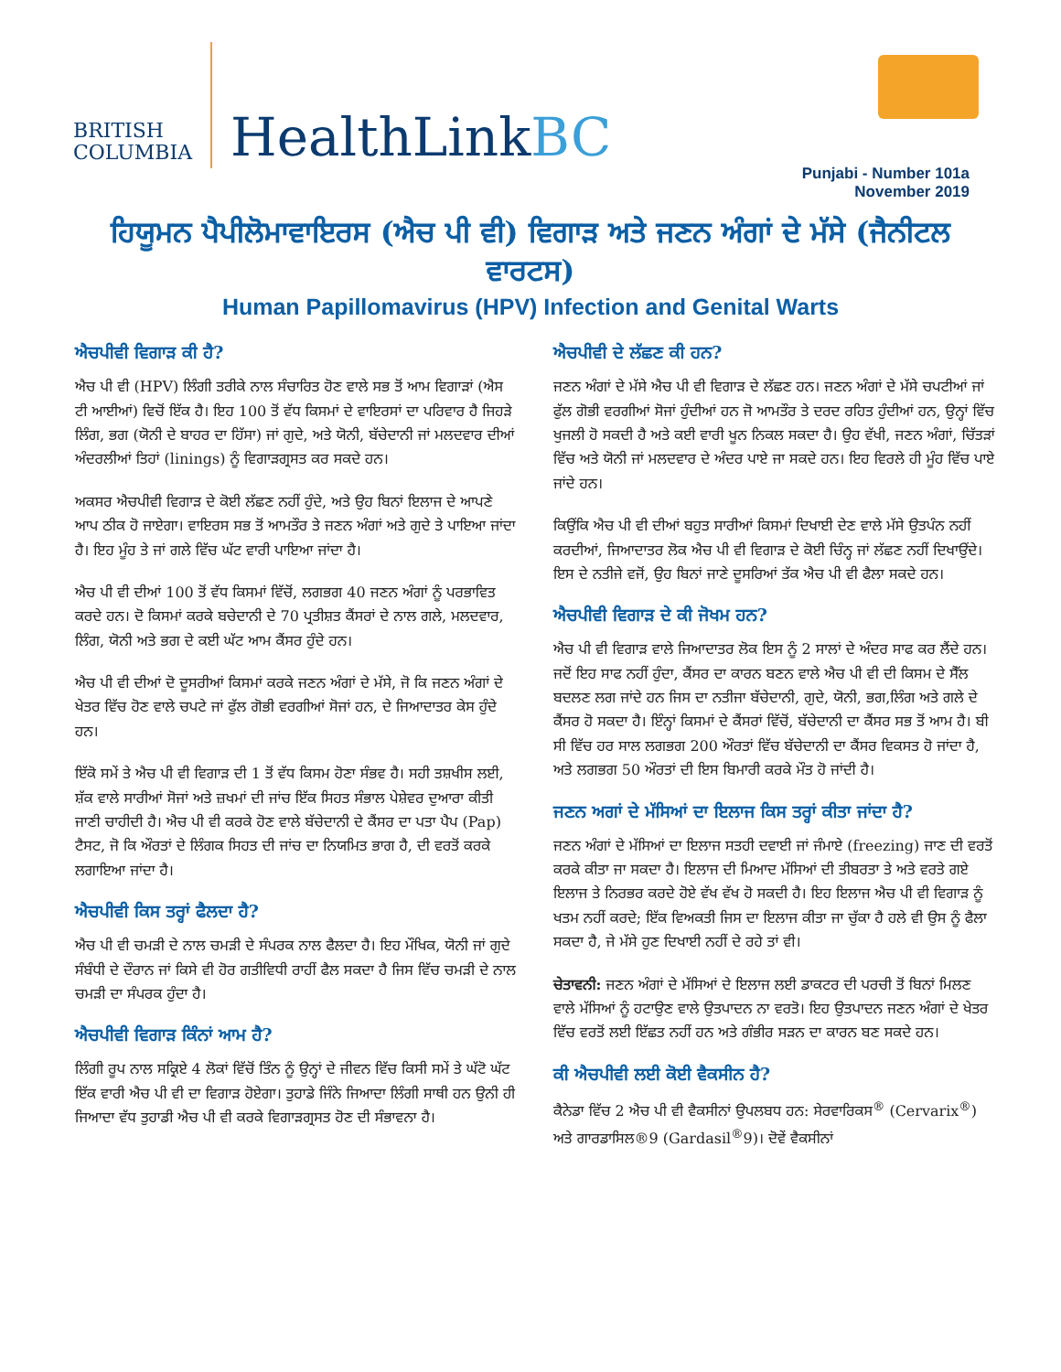BRITISH
COLUMBIA
HealthLinkBC
Punjabi - Number 101a
November 2019
ਹਿਯੂਮਨ ਪੈਪੀਲੋਮਾਵਾਇਰਸ (ਐਚ ਪੀ ਵੀ) ਵਿਗਾੜ ਅਤੇ ਜਣਨ ਅੰਗਾਂ ਦੇ ਮੱਸੇ (ਜੈਨੀਟਲ ਵਾਰਟਸ)
Human Papillomavirus (HPV) Infection and Genital Warts
ਐਚਪੀਵੀ ਵਿਗਾੜ ਕੀ ਹੈ?
ਐਚ ਪੀ ਵੀ (HPV) ਲਿੰਗੀ ਤਰੀਕੇ ਨਾਲ ਸੰਚਾਰਿਤ ਹੋਣ ਵਾਲੇ ਸਭ ਤੋਂ ਆਮ ਵਿਗਾੜਾਂ (ਐਸ ਟੀ ਆਈਆਂ) ਵਿਚੋਂ ਇੱਕ ਹੈ। ਇਹ 100 ਤੋਂ ਵੱਧ ਕਿਸਮਾਂ ਦੇ ਵਾਇਰਸਾਂ ਦਾ ਪਰਿਵਾਰ ਹੈ ਜਿਹੜੇ ਲਿੰਗ, ਭਗ (ਯੋਨੀ ਦੇ ਬਾਹਰ ਦਾ ਹਿੱਸਾ) ਜਾਂ ਗੁਦੇ, ਅਤੇ ਯੋਨੀ, ਬੱਚੇਦਾਨੀ ਜਾਂ ਮਲਦਵਾਰ ਦੀਆਂ ਅੰਦਰਲੀਆਂ ਤਿਹਾਂ (linings) ਨੂੰ ਵਿਗਾੜਗ੍ਰਸਤ ਕਰ ਸਕਦੇ ਹਨ।
ਅਕਸਰ ਐਚਪੀਵੀ ਵਿਗਾੜ ਦੇ ਕੋਈ ਲੱਛਣ ਨਹੀਂ ਹੁੰਦੇ, ਅਤੇ ਉਹ ਬਿਨਾਂ ਇਲਾਜ ਦੇ ਆਪਣੇ ਆਪ ਠੀਕ ਹੋ ਜਾਏਗਾ। ਵਾਇਰਸ ਸਭ ਤੋਂ ਆਮਤੌਰ ਤੇ ਜਣਨ ਅੰਗਾਂ ਅਤੇ ਗੁਦੇ ਤੇ ਪਾਇਆ ਜਾਂਦਾ ਹੈ। ਇਹ ਮੂੰਹ ਤੇ ਜਾਂ ਗਲੇ ਵਿੱਚ ਘੱਟ ਵਾਰੀ ਪਾਇਆ ਜਾਂਦਾ ਹੈ।
ਐਚ ਪੀ ਵੀ ਦੀਆਂ 100 ਤੋਂ ਵੱਧ ਕਿਸਮਾਂ ਵਿੱਚੋਂ, ਲਗਭਗ 40 ਜਣਨ ਅੰਗਾਂ ਨੂੰ ਪਰਭਾਵਿਤ ਕਰਦੇ ਹਨ। ਦੋ ਕਿਸਮਾਂ ਕਰਕੇ ਬਚੇਦਾਨੀ ਦੇ 70 ਪ੍ਰਤੀਸ਼ਤ ਕੈਂਸਰਾਂ ਦੇ ਨਾਲ ਗਲੇ, ਮਲਦਵਾਰ, ਲਿੰਗ, ਯੋਨੀ ਅਤੇ ਭਗ ਦੇ ਕਈ ਘੱਟ ਆਮ ਕੈਂਸਰ ਹੁੰਦੇ ਹਨ।
ਐਚ ਪੀ ਵੀ ਦੀਆਂ ਦੋ ਦੂਸਰੀਆਂ ਕਿਸਮਾਂ ਕਰਕੇ ਜਣਨ ਅੰਗਾਂ ਦੇ ਮੱਸੇ, ਜੋ ਕਿ ਜਣਨ ਅੰਗਾਂ ਦੇ ਖੇਤਰ ਵਿੱਚ ਹੋਣ ਵਾਲੇ ਚਪਟੇ ਜਾਂ ਫੁੱਲ ਗੋਭੀ ਵਰਗੀਆਂ ਸੋਜਾਂ ਹਨ, ਦੇ ਜਿਆਦਾਤਰ ਕੇਸ ਹੁੰਦੇ ਹਨ।
ਇੱਕੋ ਸਮੇਂ ਤੇ ਐਚ ਪੀ ਵੀ ਵਿਗਾੜ ਦੀ 1 ਤੋਂ ਵੱਧ ਕਿਸਮ ਹੋਣਾ ਸੰਭਵ ਹੈ। ਸਹੀ ਤਸ਼ਖੀਸ ਲਈ, ਸ਼ੱਕ ਵਾਲੇ ਸਾਰੀਆਂ ਸੋਜਾਂ ਅਤੇ ਜ਼ਖਮਾਂ ਦੀ ਜਾਂਚ ਇੱਕ ਸਿਹਤ ਸੰਭਾਲ ਪੇਸ਼ੇਵਰ ਦੁਆਰਾ ਕੀਤੀ ਜਾਣੀ ਚਾਹੀਦੀ ਹੈ। ਐਚ ਪੀ ਵੀ ਕਰਕੇ ਹੋਣ ਵਾਲੇ ਬੱਚੇਦਾਨੀ ਦੇ ਕੈਂਸਰ ਦਾ ਪਤਾ ਪੈਪ (Pap) ਟੈਸਟ, ਜੋ ਕਿ ਔਰਤਾਂ ਦੇ ਲਿੰਗਕ ਸਿਹਤ ਦੀ ਜਾਂਚ ਦਾ ਨਿਯਮਿਤ ਭਾਗ ਹੈ, ਦੀ ਵਰਤੋਂ ਕਰਕੇ ਲਗਾਇਆ ਜਾਂਦਾ ਹੈ।
ਐਚਪੀਵੀ ਕਿਸ ਤਰ੍ਹਾਂ ਫੈਲਦਾ ਹੈ?
ਐਚ ਪੀ ਵੀ ਚਮੜੀ ਦੇ ਨਾਲ ਚਮੜੀ ਦੇ ਸੰਪਰਕ ਨਾਲ ਫੈਲਦਾ ਹੈ। ਇਹ ਮੌਖਿਕ, ਯੋਨੀ ਜਾਂ ਗੁਦੇ ਸੰਬੰਧੀ ਦੇ ਦੌਰਾਨ ਜਾਂ ਕਿਸੇ ਵੀ ਹੋਰ ਗਤੀਵਿਧੀ ਰਾਹੀਂ ਫੈਲ ਸਕਦਾ ਹੈ ਜਿਸ ਵਿੱਚ ਚਮੜੀ ਦੇ ਨਾਲ ਚਮੜੀ ਦਾ ਸੰਪਰਕ ਹੁੰਦਾ ਹੈ।
ਐਚਪੀਵੀ ਵਿਗਾੜ ਕਿੰਨਾਂ ਆਮ ਹੈ?
ਲਿੰਗੀ ਰੂਪ ਨਾਲ ਸਕ੍ਰਿਏ 4 ਲੋਕਾਂ ਵਿੱਚੋਂ ਤਿੰਨ ਨੂੰ ਉਨ੍ਹਾਂ ਦੇ ਜੀਵਨ ਵਿੱਚ ਕਿਸੀ ਸਮੇਂ ਤੇ ਘੱਟੋ ਘੱਟ ਇੱਕ ਵਾਰੀ ਐਚ ਪੀ ਵੀ ਦਾ ਵਿਗਾੜ ਹੋਏਗਾ। ਤੁਹਾਡੇ ਜਿੰਨੇ ਜਿਆਦਾ ਲਿੰਗੀ ਸਾਥੀ ਹਨ ਉਨੀ ਹੀ ਜਿਆਦਾ ਵੱਧ ਤੁਹਾਡੀ ਐਚ ਪੀ ਵੀ ਕਰਕੇ ਵਿਗਾੜਗ੍ਰਸਤ ਹੋਣ ਦੀ ਸੰਭਾਵਨਾ ਹੈ।
ਐਚਪੀਵੀ ਦੇ ਲੱਛਣ ਕੀ ਹਨ?
ਜਣਨ ਅੰਗਾਂ ਦੇ ਮੱਸੇ ਐਚ ਪੀ ਵੀ ਵਿਗਾੜ ਦੇ ਲੱਛਣ ਹਨ। ਜਣਨ ਅੰਗਾਂ ਦੇ ਮੱਸੇ ਚਪਟੀਆਂ ਜਾਂ ਫੁੱਲ ਗੋਭੀ ਵਰਗੀਆਂ ਸੋਜਾਂ ਹੁੰਦੀਆਂ ਹਨ ਜੋ ਆਮਤੌਰ ਤੇ ਦਰਦ ਰਹਿਤ ਹੁੰਦੀਆਂ ਹਨ, ਉਨ੍ਹਾਂ ਵਿੱਚ ਖੁਜਲੀ ਹੋ ਸਕਦੀ ਹੈ ਅਤੇ ਕਈ ਵਾਰੀ ਖੂਨ ਨਿਕਲ ਸਕਦਾ ਹੈ। ਉਹ ਵੱਖੀ, ਜਣਨ ਅੰਗਾਂ, ਚਿੱਤੜਾਂ ਵਿੱਚ ਅਤੇ ਯੋਨੀ ਜਾਂ ਮਲਦਵਾਰ ਦੇ ਅੰਦਰ ਪਾਏ ਜਾ ਸਕਦੇ ਹਨ। ਇਹ ਵਿਰਲੇ ਹੀ ਮੂੰਹ ਵਿੱਚ ਪਾਏ ਜਾਂਦੇ ਹਨ।
ਕਿਉਂਕਿ ਐਚ ਪੀ ਵੀ ਦੀਆਂ ਬਹੁਤ ਸਾਰੀਆਂ ਕਿਸਮਾਂ ਦਿਖਾਈ ਦੇਣ ਵਾਲੇ ਮੱਸੇ ਉਤਪੰਨ ਨਹੀਂ ਕਰਦੀਆਂ, ਜਿਆਦਾਤਰ ਲੋਕ ਐਚ ਪੀ ਵੀ ਵਿਗਾੜ ਦੇ ਕੋਈ ਚਿੰਨ੍ਹ ਜਾਂ ਲੱਛਣ ਨਹੀਂ ਦਿਖਾਉਂਦੇ। ਇਸ ਦੇ ਨਤੀਜੇ ਵਜੋਂ, ਉਹ ਬਿਨਾਂ ਜਾਣੇ ਦੂਸਰਿਆਂ ਤੱਕ ਐਚ ਪੀ ਵੀ ਫੈਲਾ ਸਕਦੇ ਹਨ।
ਐਚਪੀਵੀ ਵਿਗਾੜ ਦੇ ਕੀ ਜੋਖਮ ਹਨ?
ਐਚ ਪੀ ਵੀ ਵਿਗਾੜ ਵਾਲੇ ਜਿਆਦਾਤਰ ਲੋਕ ਇਸ ਨੂੰ 2 ਸਾਲਾਂ ਦੇ ਅੰਦਰ ਸਾਫ ਕਰ ਲੈਂਦੇ ਹਨ। ਜਦੋਂ ਇਹ ਸਾਫ ਨਹੀਂ ਹੁੰਦਾ, ਕੈਂਸਰ ਦਾ ਕਾਰਨ ਬਣਨ ਵਾਲੇ ਐਚ ਪੀ ਵੀ ਦੀ ਕਿਸਮ ਦੇ ਸੈੱਲ ਬਦਲਣ ਲਗ ਜਾਂਦੇ ਹਨ ਜਿਸ ਦਾ ਨਤੀਜਾ ਬੱਚੇਦਾਨੀ, ਗੁਦੇ, ਯੋਨੀ, ਭਗ,ਲਿੰਗ ਅਤੇ ਗਲੇ ਦੇ ਕੈਂਸਰ ਹੋ ਸਕਦਾ ਹੈ। ਇੰਨ੍ਹਾਂ ਕਿਸਮਾਂ ਦੇ ਕੈਂਸਰਾਂ ਵਿੱਚੋਂ, ਬੱਚੇਦਾਨੀ ਦਾ ਕੈਂਸਰ ਸਭ ਤੋਂ ਆਮ ਹੈ। ਬੀ ਸੀ ਵਿੱਚ ਹਰ ਸਾਲ ਲਗਭਗ 200 ਔਰਤਾਂ ਵਿੱਚ ਬੱਚੇਦਾਨੀ ਦਾ ਕੈਂਸਰ ਵਿਕਸਤ ਹੋ ਜਾਂਦਾ ਹੈ, ਅਤੇ ਲਗਭਗ 50 ਔਰਤਾਂ ਦੀ ਇਸ ਬਿਮਾਰੀ ਕਰਕੇ ਮੌਤ ਹੋ ਜਾਂਦੀ ਹੈ।
ਜਣਨ ਅਗਾਂ ਦੇ ਮੱਸਿਆਂ ਦਾ ਇਲਾਜ ਕਿਸ ਤਰ੍ਹਾਂ ਕੀਤਾ ਜਾਂਦਾ ਹੈ?
ਜਣਨ ਅੰਗਾਂ ਦੇ ਮੱਸਿਆਂ ਦਾ ਇਲਾਜ ਸਤਹੀ ਦਵਾਈ ਜਾਂ ਜੰਮਾਏ (freezing) ਜਾਣ ਦੀ ਵਰਤੋਂ ਕਰਕੇ ਕੀਤਾ ਜਾ ਸਕਦਾ ਹੈ। ਇਲਾਜ ਦੀ ਮਿਆਦ ਮੱਸਿਆਂ ਦੀ ਤੀਬਰਤਾ ਤੇ ਅਤੇ ਵਰਤੇ ਗਏ ਇਲਾਜ ਤੇ ਨਿਰਭਰ ਕਰਦੇ ਹੋਏ ਵੱਖ ਵੱਖ ਹੋ ਸਕਦੀ ਹੈ। ਇਹ ਇਲਾਜ ਐਚ ਪੀ ਵੀ ਵਿਗਾੜ ਨੂੰ ਖਤਮ ਨਹੀਂ ਕਰਦੇ; ਇੱਕ ਵਿਅਕਤੀ ਜਿਸ ਦਾ ਇਲਾਜ ਕੀਤਾ ਜਾ ਚੁੱਕਾ ਹੈ ਹਲੇ ਵੀ ਉਸ ਨੂੰ ਫੈਲਾ ਸਕਦਾ ਹੈ, ਜੇ ਮੱਸੇ ਹੁਣ ਦਿਖਾਈ ਨਹੀਂ ਦੇ ਰਹੇ ਤਾਂ ਵੀ।
ਚੇਤਾਵਨੀ: ਜਣਨ ਅੰਗਾਂ ਦੇ ਮੱਸਿਆਂ ਦੇ ਇਲਾਜ ਲਈ ਡਾਕਟਰ ਦੀ ਪਰਚੀ ਤੋਂ ਬਿਨਾਂ ਮਿਲਣ ਵਾਲੇ ਮੱਸਿਆਂ ਨੂੰ ਹਟਾਉਣ ਵਾਲੇ ਉਤਪਾਦਨ ਨਾ ਵਰਤੋ। ਇਹ ਉਤਪਾਦਨ ਜਣਨ ਅੰਗਾਂ ਦੇ ਖੇਤਰ ਵਿੱਚ ਵਰਤੋਂ ਲਈ ਇੱਛਤ ਨਹੀਂ ਹਨ ਅਤੇ ਗੰਭੀਰ ਸੜਨ ਦਾ ਕਾਰਨ ਬਣ ਸਕਦੇ ਹਨ।
ਕੀ ਐਚਪੀਵੀ ਲਈ ਕੋਈ ਵੈਕਸੀਨ ਹੈ?
ਕੈਨੇਡਾ ਵਿੱਚ 2 ਐਚ ਪੀ ਵੀ ਵੈਕਸੀਨਾਂ ਉਪਲਬਧ ਹਨ: ਸੇਰਵਾਰਿਕਸ<sup>®</sup> (Cervarix<sup>®</sup>) ਅਤੇ ਗਾਰਡਾਸਿਲ®9 (Gardasil<sup>®</sup>9)। ਦੋਵੇਂ ਵੈਕਸੀਨਾਂ